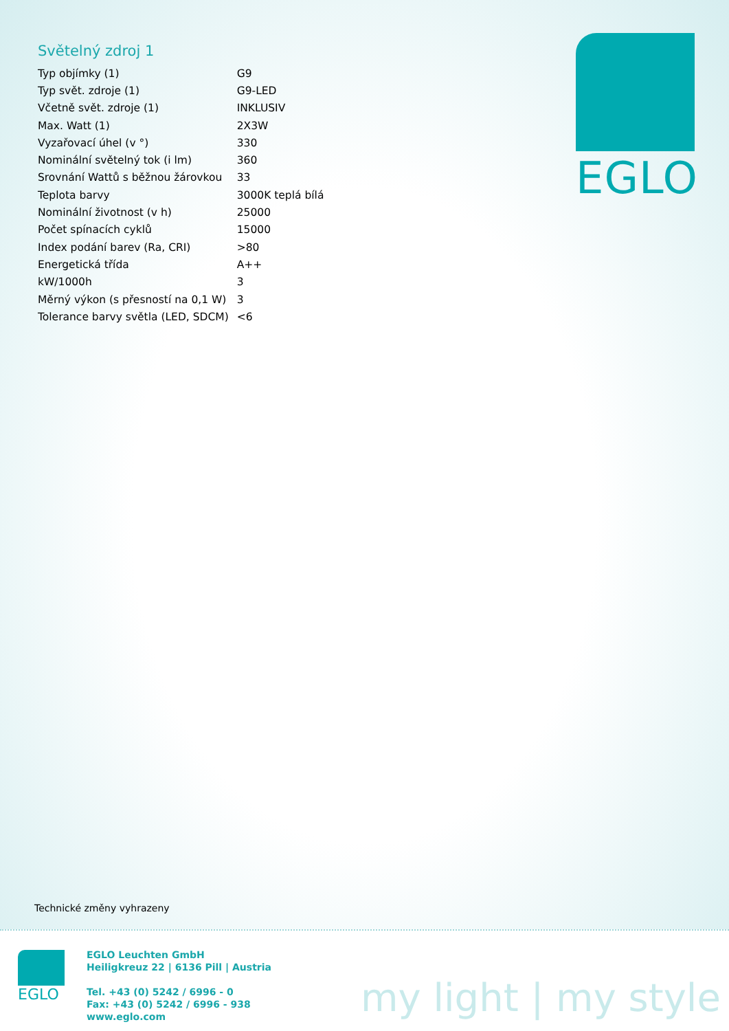Světelný zdroj 1
| Typ objímky (1) | G9 |
| Typ svět. zdroje (1) | G9-LED |
| Včetně svět. zdroje (1) | INKLUSIV |
| Max. Watt (1) | 2X3W |
| Vyzařovací úhel (v °) | 330 |
| Nominální světelný tok (i lm) | 360 |
| Srovnání Wattů s běžnou žárovkou | 33 |
| Teplota barvy | 3000K teplá bílá |
| Nominální životnost (v h) | 25000 |
| Počet spínacích cyklů | 15000 |
| Index podání barev (Ra, CRI) | >80 |
| Energetická třída | A++ |
| kW/1000h | 3 |
| Měrný výkon (s přesností na 0,1 W) | 3 |
| Tolerance barvy světla (LED, SDCM) | <6 |
EGLO
Technické změny vyhrazeny
EGLO
EGLO Leuchten GmbH
Heiligkreuz 22 | 6136 Pill | Austria
Tel. +43 (0) 5242 / 6996 - 0
Fax: +43 (0) 5242 / 6996 - 938
www.eglo.com
my light | my style